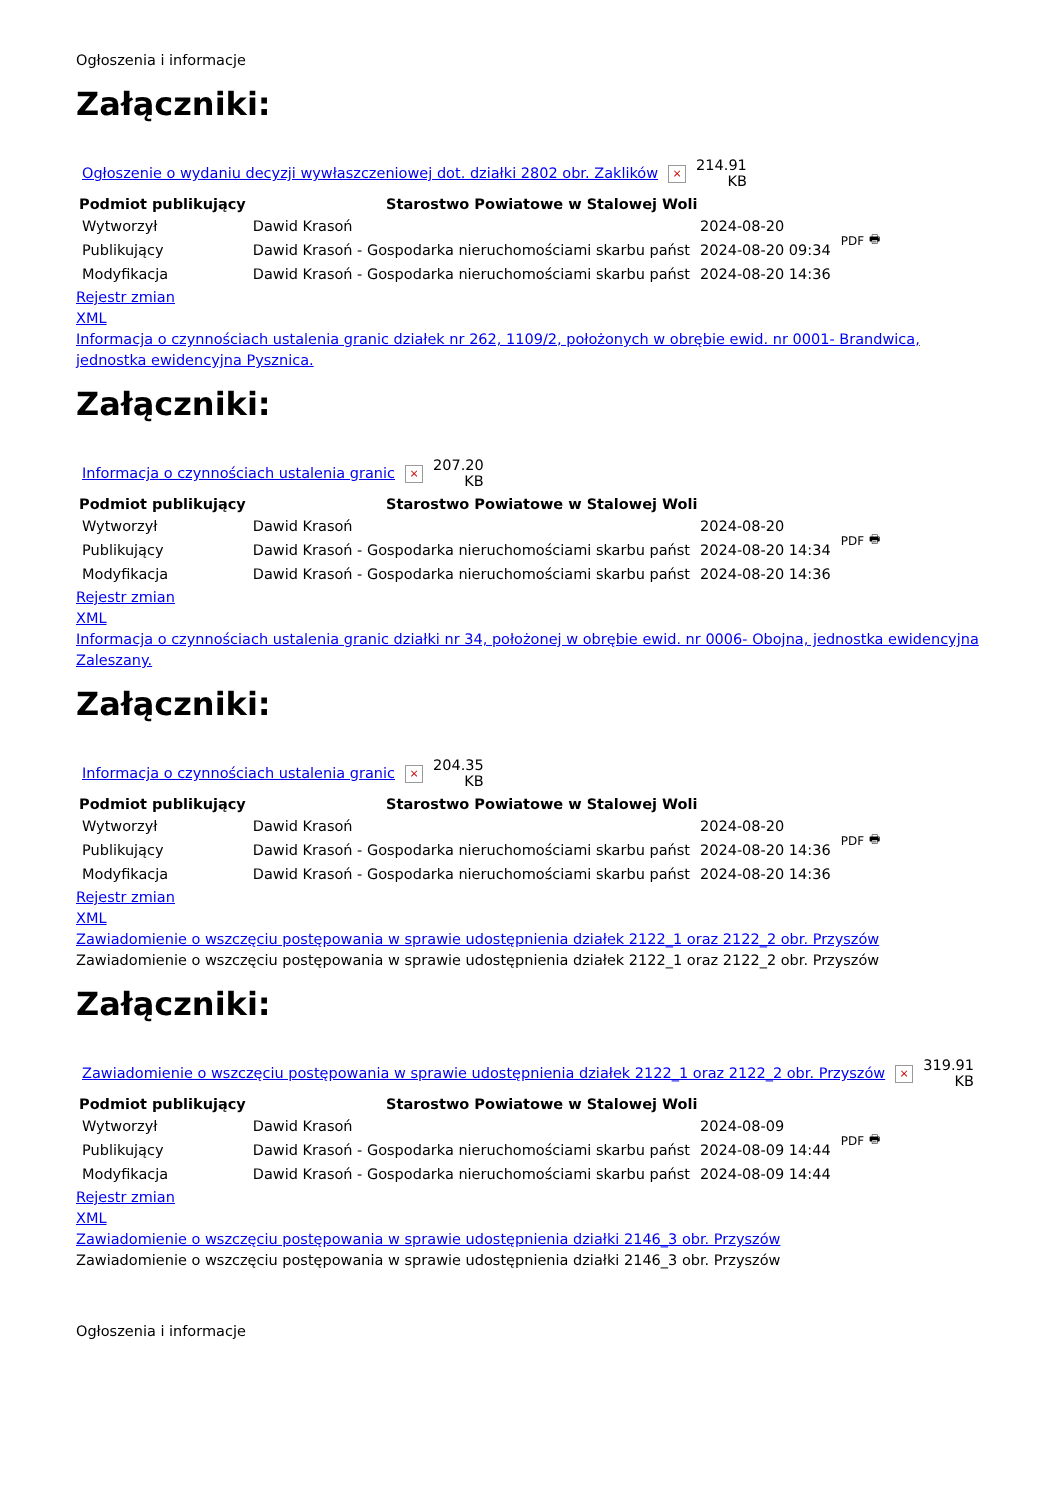Ogłoszenia i informacje
Załączniki:
| Ogłoszenie o wydaniu decyzji wywłaszczeniowej dot. działki 2802 obr. Zaklików | × | 214.91 KB |
| Podmiot publikujący | Starostwo Powiatowe w Stalowej Woli | | PDF 🖶 |
| Wytworzył | Dawid Krasoń | 2024-08-20 | |
| Publikujący | Dawid Krasoń - Gospodarka nieruchomościami skarbu państ | 2024-08-20 09:34 | |
| Modyfikacja | Dawid Krasoń - Gospodarka nieruchomościami skarbu państ | 2024-08-20 14:36 | |
Rejestr zmian
XML
Informacja o czynnościach ustalenia granic działek nr 262, 1109/2, położonych w obrębie ewid. nr 0001- Brandwica, jednostka ewidencyjna Pysznica.
Załączniki:
| Informacja o czynnościach ustalenia granic | × | 207.20 KB |
| Podmiot publikujący | Starostwo Powiatowe w Stalowej Woli | | PDF 🖶 |
| Wytworzył | Dawid Krasoń | 2024-08-20 | |
| Publikujący | Dawid Krasoń - Gospodarka nieruchomościami skarbu państ | 2024-08-20 14:34 | |
| Modyfikacja | Dawid Krasoń - Gospodarka nieruchomościami skarbu państ | 2024-08-20 14:36 | |
Rejestr zmian
XML
Informacja o czynnościach ustalenia granic działki nr 34, położonej w obrębie ewid. nr 0006- Obojna, jednostka ewidencyjna Zaleszany.
Załączniki:
| Informacja o czynnościach ustalenia granic | × | 204.35 KB |
| Podmiot publikujący | Starostwo Powiatowe w Stalowej Woli | | PDF 🖶 |
| Wytworzył | Dawid Krasoń | 2024-08-20 | |
| Publikujący | Dawid Krasoń - Gospodarka nieruchomościami skarbu państ | 2024-08-20 14:36 | |
| Modyfikacja | Dawid Krasoń - Gospodarka nieruchomościami skarbu państ | 2024-08-20 14:36 | |
Rejestr zmian
XML
Zawiadomienie o wszczęciu postępowania w sprawie udostępnienia działek 2122_1 oraz 2122_2 obr. Przyszów
Zawiadomienie o wszczęciu postępowania w sprawie udostępnienia działek 2122_1 oraz 2122_2 obr. Przyszów
Załączniki:
| Zawiadomienie o wszczęciu postępowania w sprawie udostępnienia działek 2122_1 oraz 2122_2 obr. Przyszów | × | 319.91 KB |
| Podmiot publikujący | Starostwo Powiatowe w Stalowej Woli | | PDF 🖶 |
| Wytworzył | Dawid Krasoń | 2024-08-09 | |
| Publikujący | Dawid Krasoń - Gospodarka nieruchomościami skarbu państ | 2024-08-09 14:44 | |
| Modyfikacja | Dawid Krasoń - Gospodarka nieruchomościami skarbu państ | 2024-08-09 14:44 | |
Rejestr zmian
XML
Zawiadomienie o wszczęciu postępowania w sprawie udostępnienia działki 2146_3 obr. Przyszów
Zawiadomienie o wszczęciu postępowania w sprawie udostępnienia działki 2146_3 obr. Przyszów
Ogłoszenia i informacje